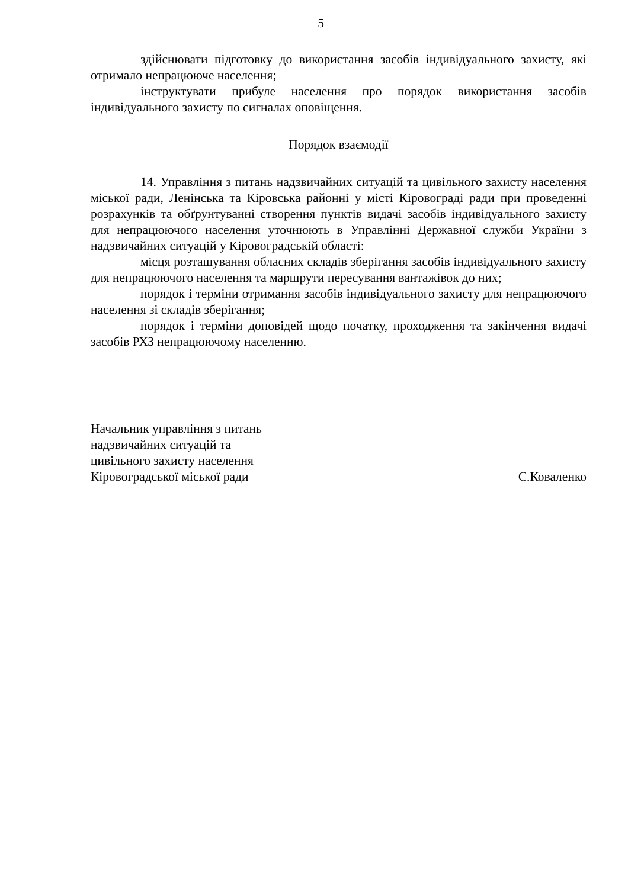5
здійснювати підготовку до використання засобів індивідуального захисту, які отримало непрацююче населення;
інструктувати прибуле населення про порядок використання засобів індивідуального захисту по сигналах оповіщення.
Порядок взаємодії
14. Управління з питань надзвичайних ситуацій та цивільного захисту населення міської ради, Ленінська та Кіровська районні у місті Кіровограді ради при проведенні розрахунків та обґрунтуванні створення пунктів видачі засобів індивідуального захисту для непрацюючого населення уточнюють в Управлінні Державної служби України з надзвичайних ситуацій у Кіровоградській області:
місця розташування обласних складів зберігання засобів індивідуального захисту для непрацюючого населення та маршрути пересування вантажівок до них;
порядок і терміни отримання засобів індивідуального захисту для непрацюючого населення зі складів зберігання;
порядок і терміни доповідей щодо початку, проходження та закінчення видачі засобів РХЗ непрацюючому населенню.
Начальник управління з питань
надзвичайних ситуацій та
цивільного захисту населення
Кіровоградської міської ради
С.Коваленко